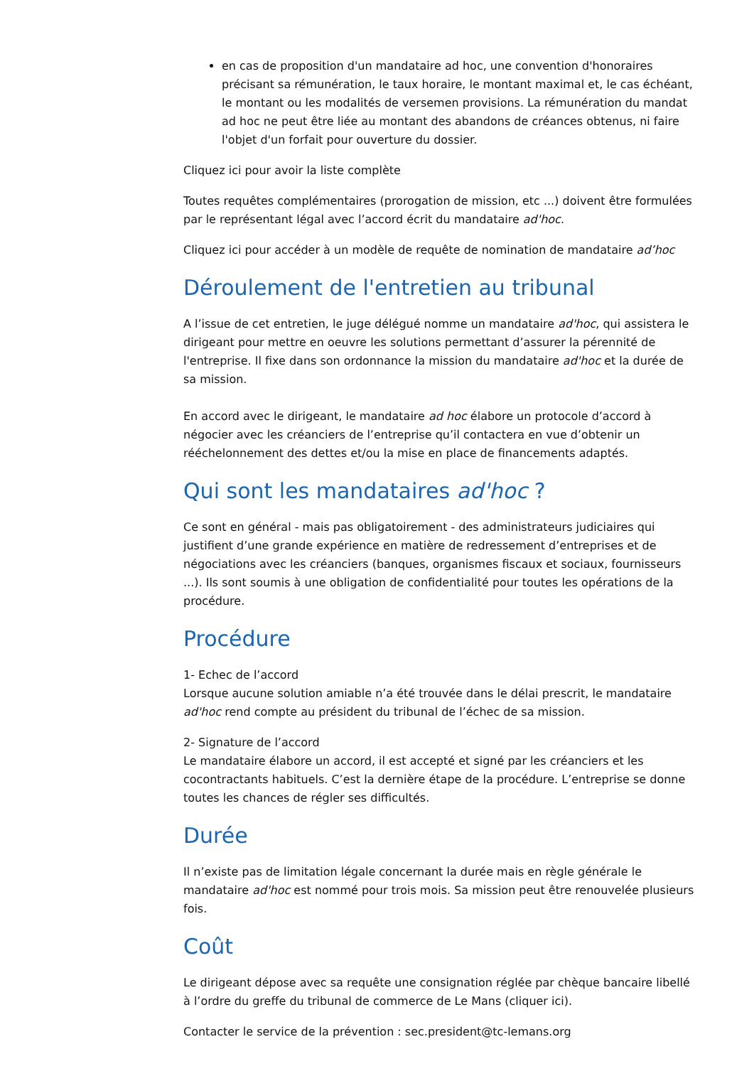en cas de proposition d'un mandataire ad hoc, une convention d'honoraires précisant sa rémunération, le taux horaire, le montant maximal et, le cas échéant, le montant ou les modalités de versemen provisions. La rémunération du mandat ad hoc ne peut être liée au montant des abandons de créances obtenus, ni faire l'objet d'un forfait pour ouverture du dossier.
Cliquez ici pour avoir la liste complète
Toutes requêtes complémentaires (prorogation de mission, etc ...) doivent être formulées par le représentant légal avec l’accord écrit du mandataire ad'hoc.
Cliquez ici pour accéder à un modèle de requête de nomination de mandataire ad’hoc
Déroulement de l'entretien au tribunal
A l’issue de cet entretien, le juge délégué nomme un mandataire ad'hoc, qui assistera le dirigeant pour mettre en oeuvre les solutions permettant d’assurer la pérennité de l'entreprise. Il fixe dans son ordonnance la mission du mandataire ad'hoc et la durée de sa mission.
En accord avec le dirigeant, le mandataire ad hoc élabore un protocole d’accord à négocier avec les créanciers de l’entreprise qu’il contactera en vue d’obtenir un rééchelonnement des dettes et/ou la mise en place de financements adaptés.
Qui sont les mandataires ad'hoc ?
Ce sont en général - mais pas obligatoirement - des administrateurs judiciaires qui justifient d’une grande expérience en matière de redressement d’entreprises et de négociations avec les créanciers (banques, organismes fiscaux et sociaux, fournisseurs ...). Ils sont soumis à une obligation de confidentialité pour toutes les opérations de la procédure.
Procédure
1- Echec de l’accord
Lorsque aucune solution amiable n’a été trouvée dans le délai prescrit, le mandataire ad'hoc rend compte au président du tribunal de l’échec de sa mission.
2- Signature de l’accord
Le mandataire élabore un accord, il est accepté et signé par les créanciers et les cocontractants habituels. C’est la dernière étape de la procédure. L’entreprise se donne toutes les chances de régler ses difficultés.
Durée
Il n’existe pas de limitation légale concernant la durée mais en règle générale le mandataire ad'hoc est nommé pour trois mois. Sa mission peut être renouvelée plusieurs fois.
Coût
Le dirigeant dépose avec sa requête une consignation réglée par chèque bancaire libellé à l’ordre du greffe du tribunal de commerce de Le Mans (cliquer ici).
Contacter le service de la prévention : sec.president@tc-lemans.org